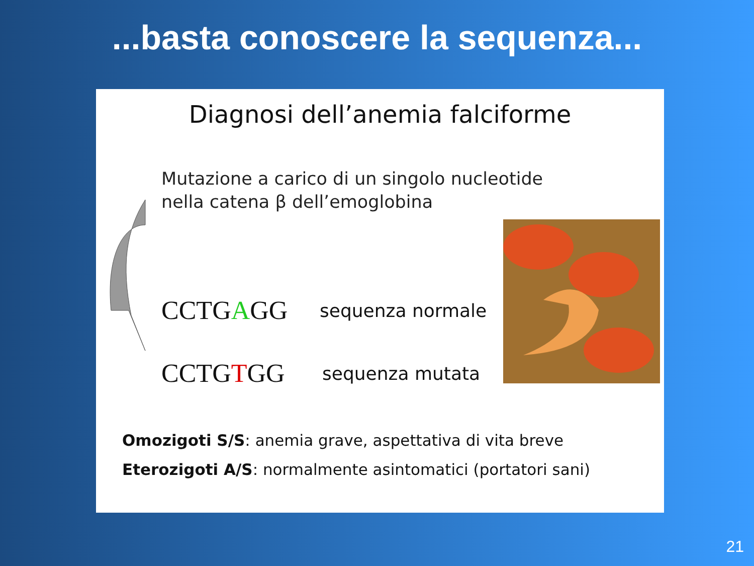...basta conoscere la sequenza...
Diagnosi dell’anemia falciforme
Mutazione a carico di un singolo nucleotide
nella catena β dell’emoglobina
CCTGAGG sequenza normale
CCTGTGG sequenza mutata
Omozigoti S/S: anemia grave, aspettativa di vita breve
Eterozigoti A/S: normalmente asintomatici (portatori sani)
21